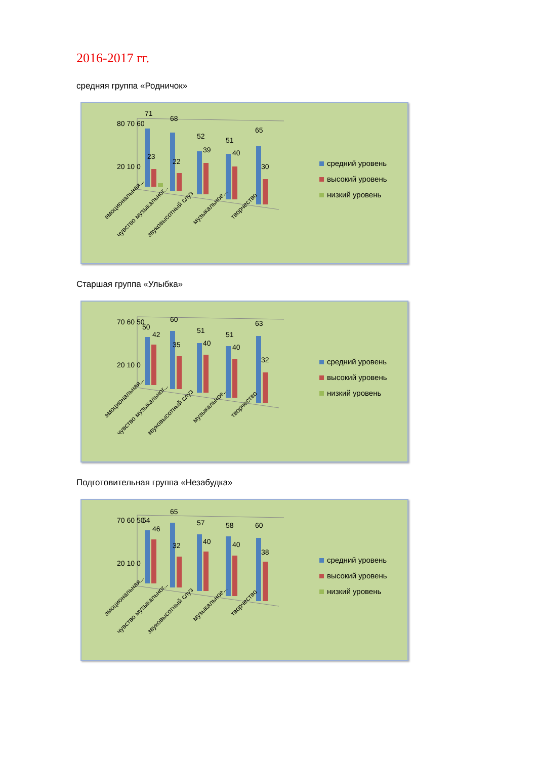2016-2017 гг.
средняя группа «Родничок»
80 70 60
20 10 0
71
68
52
51
65
23
22
39
40
30
эмоциональная...
чувство музыкальног...
звуковысотный слуз
музыкальное...
творчество
средний уровень
высокий уровень
низкий уровень
Старшая группа «Улыбка»
70 60 50
20 10 0
50
42
60
51
51
63
35
40
40
32
эмоциональная...
чувство музыкальног...
звуковысотный слуз
музыкальное...
творчество
средний уровень
высокий уровень
низкий уровень
Подготовительная группа «Незабудка»
70 60 50
20 10 0
54
46
65
57
58
60
32
40
40
38
эмоциональная...
чувство музыкальног...
звуковысотный слуз
музыкальное...
творчество
средний уровень
высокий уровень
низкий уровень